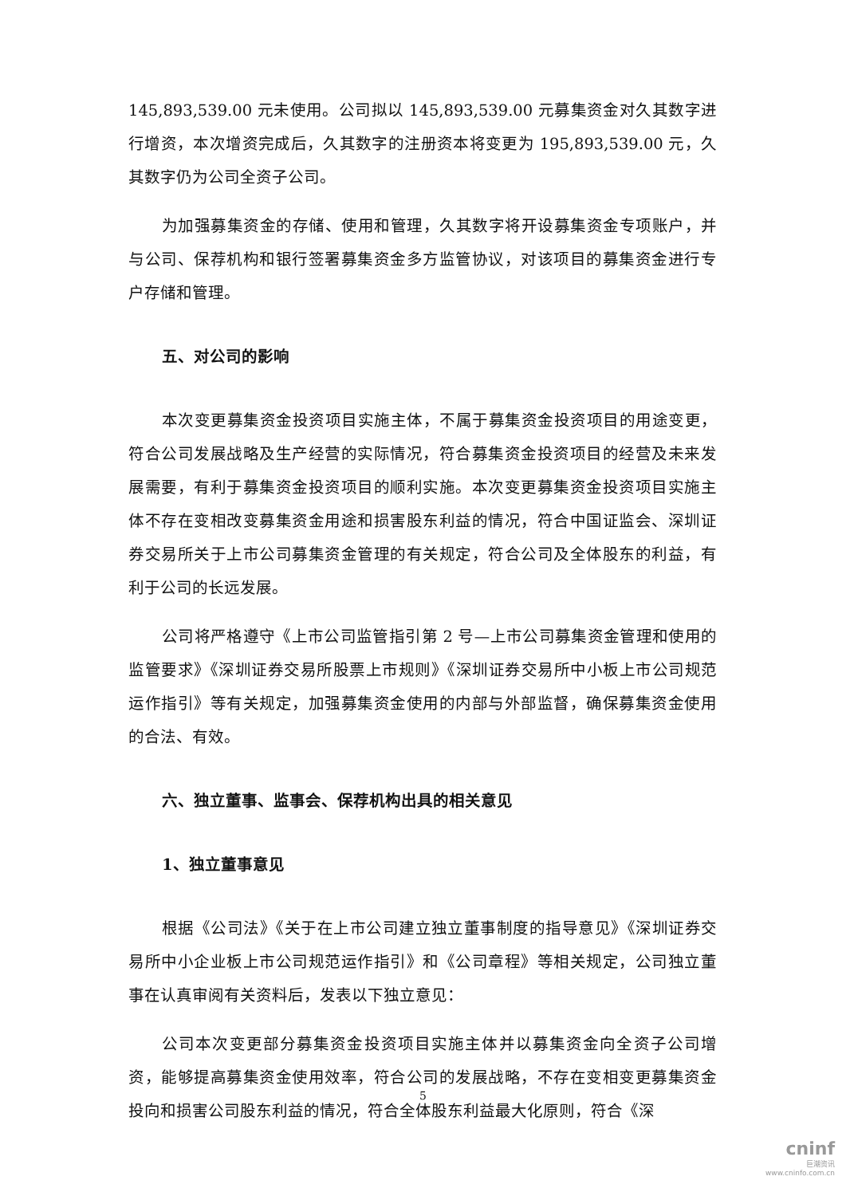145,893,539.00 元未使用。公司拟以 145,893,539.00 元募集资金对久其数字进行增资，本次增资完成后，久其数字的注册资本将变更为 195,893,539.00 元，久其数字仍为公司全资子公司。
为加强募集资金的存储、使用和管理，久其数字将开设募集资金专项账户，并与公司、保荐机构和银行签署募集资金多方监管协议，对该项目的募集资金进行专户存储和管理。
五、对公司的影响
本次变更募集资金投资项目实施主体，不属于募集资金投资项目的用途变更，符合公司发展战略及生产经营的实际情况，符合募集资金投资项目的经营及未来发展需要，有利于募集资金投资项目的顺利实施。本次变更募集资金投资项目实施主体不存在变相改变募集资金用途和损害股东利益的情况，符合中国证监会、深圳证券交易所关于上市公司募集资金管理的有关规定，符合公司及全体股东的利益，有利于公司的长远发展。
公司将严格遵守《上市公司监管指引第 2 号—上市公司募集资金管理和使用的监管要求》《深圳证券交易所股票上市规则》《深圳证券交易所中小板上市公司规范运作指引》等有关规定，加强募集资金使用的内部与外部监督，确保募集资金使用的合法、有效。
六、独立董事、监事会、保荐机构出具的相关意见
1、独立董事意见
根据《公司法》《关于在上市公司建立独立董事制度的指导意见》《深圳证券交易所中小企业板上市公司规范运作指引》和《公司章程》等相关规定，公司独立董事在认真审阅有关资料后，发表以下独立意见：
公司本次变更部分募集资金投资项目实施主体并以募集资金向全资子公司增资，能够提高募集资金使用效率，符合公司的发展战略，不存在变相变更募集资金投向和损害公司股东利益的情况，符合全体股东利益最大化原则，符合《深
5
cninf
巨潮资讯
www.cninfo.com.cn